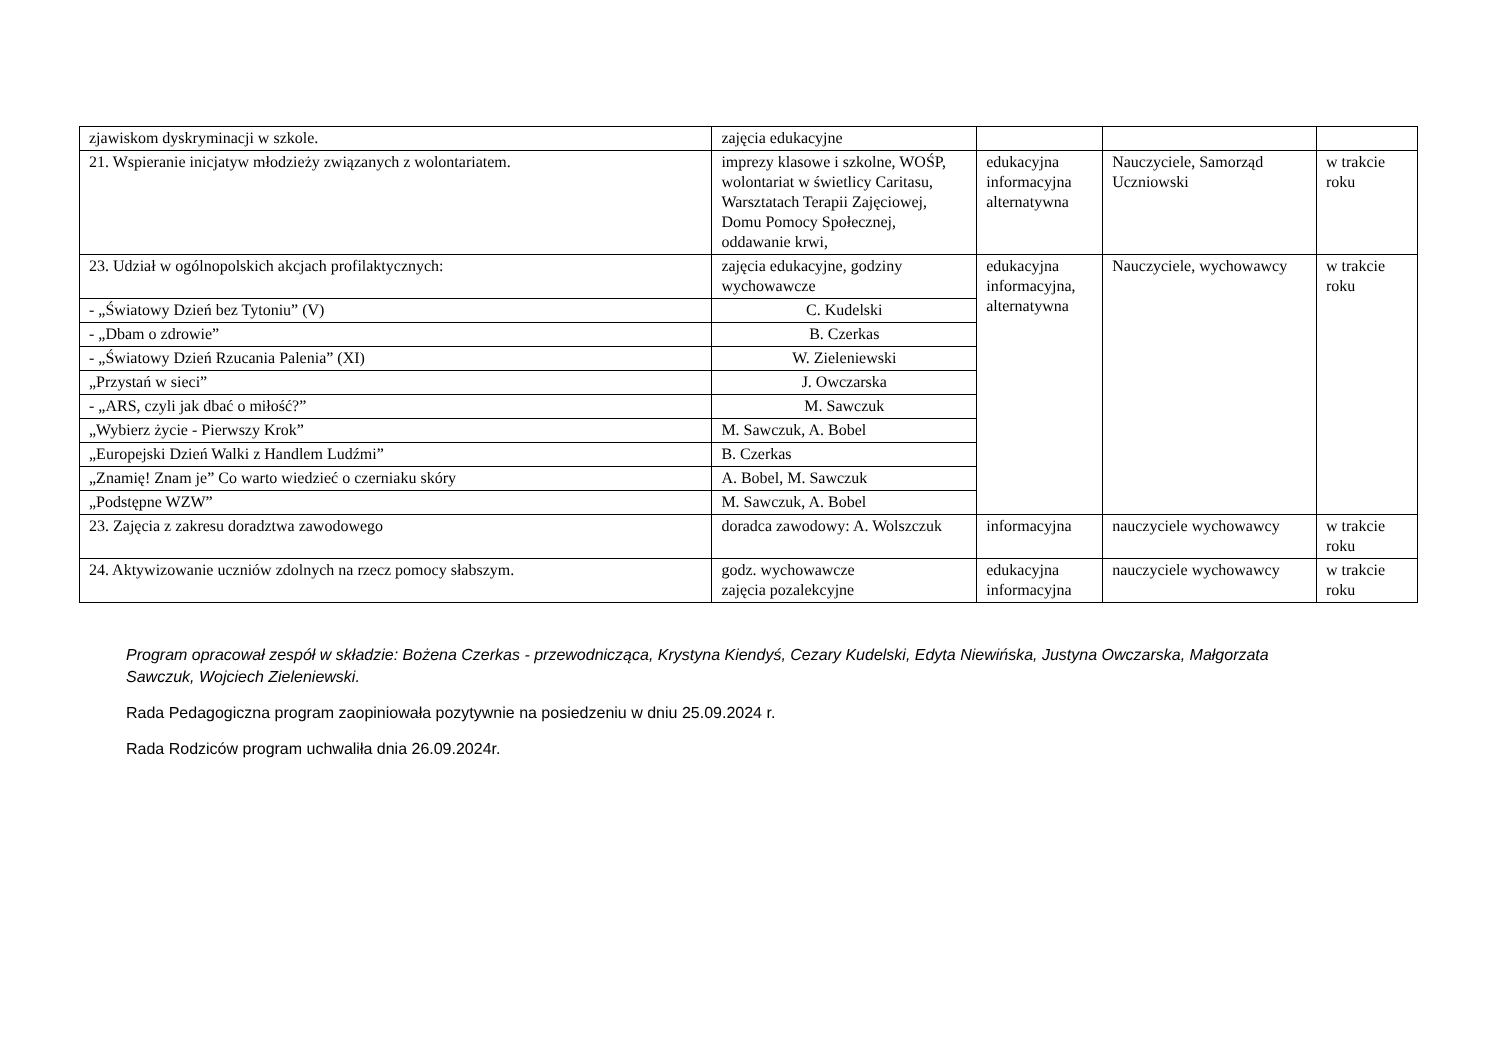| zjawiskom dyskryminacji w szkole. | zajęcia edukacyjne | | | |
| 21. Wspieranie inicjatyw młodzieży związanych z wolontariatem. | imprezy klasowe i szkolne, WOŚP, wolontariat w świetlicy Caritasu, Warsztatach Terapii Zajęciowej, Domu Pomocy Społecznej, oddawanie krwi, | edukacyjna informacyjna alternatywna | Nauczyciele, Samorząd Uczniowski | w trakcie roku |
| 23. Udział w ogólnopolskich akcjach profilaktycznych: | zajęcia edukacyjne, godziny wychowawcze | edukacyjna informacyjna, alternatywna | Nauczyciele, wychowawcy | w trakcie roku |
| - „Światowy Dzień bez Tytoniu” (V) | C. Kudelski | | | |
| - „Dbam o zdrowie” | B. Czerkas | | | |
| - „Światowy Dzień Rzucania Palenia” (XI) | W. Zieleniewski | | | |
| „Przystań w sieci” | J. Owczarska | | | |
| - „ARS, czyli jak dbać o miłość?” | M. Sawczuk | | | |
| „Wybierz życie - Pierwszy Krok” | M. Sawczuk, A. Bobel | | | |
| „Europejski Dzień Walki z Handlem Ludźmi” | B. Czerkas | | | |
| „Znamię! Znam je” Co warto wiedzieć o czerniaku skóry | A. Bobel, M. Sawczuk | | | |
| „Podstępne WZW” | M. Sawczuk, A. Bobel | | | |
| 23. Zajęcia z zakresu doradztwa zawodowego | doradca zawodowy: A. Wolszczuk | informacyjna | nauczyciele wychowawcy | w trakcie roku |
| 24. Aktywizowanie uczniów zdolnych na rzecz pomocy słabszym. | godz. wychowawcze zajęcia pozalekcyjne | edukacyjna informacyjna | nauczyciele wychowawcy | w trakcie roku |
Program opracował zespół w składzie: Bożena Czerkas - przewodnicząca, Krystyna Kiendyś, Cezary Kudelski, Edyta Niewińska, Justyna Owczarska, Małgorzata Sawczuk, Wojciech Zieleniewski.
Rada Pedagogiczna program zaopiniowała pozytywnie na posiedzeniu w dniu 25.09.2024 r.
Rada Rodziców program uchwaliła dnia 26.09.2024r.